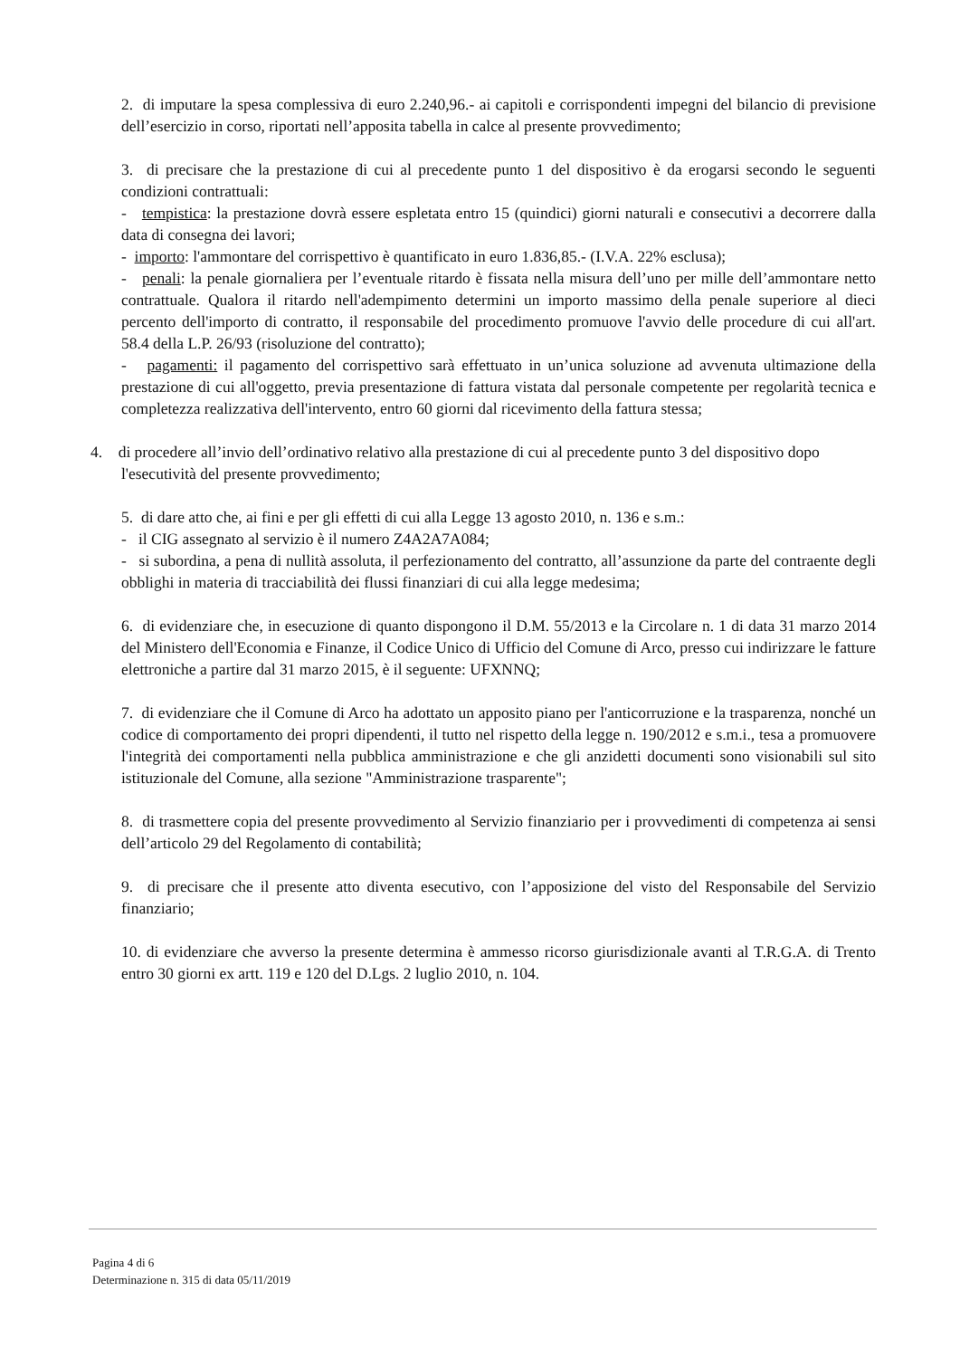2. di imputare la spesa complessiva di euro 2.240,96.- ai capitoli e corrispondenti impegni del bilancio di previsione dell’esercizio in corso, riportati nell’apposita tabella in calce al presente provvedimento;
3. di precisare che la prestazione di cui al precedente punto 1 del dispositivo è da erogarsi secondo le seguenti condizioni contrattuali:
- tempistica: la prestazione dovrà essere espletata entro 15 (quindici) giorni naturali e consecutivi a decorrere dalla data di consegna dei lavori;
- importo: l'ammontare del corrispettivo è quantificato in euro 1.836,85.- (I.V.A. 22% esclusa);
- penali: la penale giornaliera per l’eventuale ritardo è fissata nella misura dell’uno per mille dell’ammontare netto contrattuale. Qualora il ritardo nell'adempimento determini un importo massimo della penale superiore al dieci percento dell'importo di contratto, il responsabile del procedimento promuove l'avvio delle procedure di cui all'art. 58.4 della L.P. 26/93 (risoluzione del contratto);
- pagamenti: il pagamento del corrispettivo sarà effettuato in un’unica soluzione ad avvenuta ultimazione della prestazione di cui all'oggetto, previa presentazione di fattura vistata dal personale competente per regolarità tecnica e completezza realizzativa dell'intervento, entro 60 giorni dal ricevimento della fattura stessa;
4. di procedere all’invio dell’ordinativo relativo alla prestazione di cui al precedente punto 3 del dispositivo dopo l'esecutività del presente provvedimento;
5. di dare atto che, ai fini e per gli effetti di cui alla Legge 13 agosto 2010, n. 136 e s.m.:
- il CIG assegnato al servizio è il numero Z4A2A7A084;
- si subordina, a pena di nullità assoluta, il perfezionamento del contratto, all’assunzione da parte del contraente degli obblighi in materia di tracciabilità dei flussi finanziari di cui alla legge medesima;
6. di evidenziare che, in esecuzione di quanto dispongono il D.M. 55/2013 e la Circolare n. 1 di data 31 marzo 2014 del Ministero dell'Economia e Finanze, il Codice Unico di Ufficio del Comune di Arco, presso cui indirizzare le fatture elettroniche a partire dal 31 marzo 2015, è il seguente: UFXNNQ;
7. di evidenziare che il Comune di Arco ha adottato un apposito piano per l'anticorruzione e la trasparenza, nonché un codice di comportamento dei propri dipendenti, il tutto nel rispetto della legge n. 190/2012 e s.m.i., tesa a promuovere l'integrità dei comportamenti nella pubblica amministrazione e che gli anzidetti documenti sono visionabili sul sito istituzionale del Comune, alla sezione "Amministrazione trasparente";
8. di trasmettere copia del presente provvedimento al Servizio finanziario per i provvedimenti di competenza ai sensi dell’articolo 29 del Regolamento di contabilità;
9. di precisare che il presente atto diventa esecutivo, con l’apposizione del visto del Responsabile del Servizio finanziario;
10. di evidenziare che avverso la presente determina è ammesso ricorso giurisdizionale avanti al T.R.G.A. di Trento entro 30 giorni ex artt. 119 e 120 del D.Lgs. 2 luglio 2010, n. 104.
Pagina 4 di 6
Determinazione n. 315 di data 05/11/2019